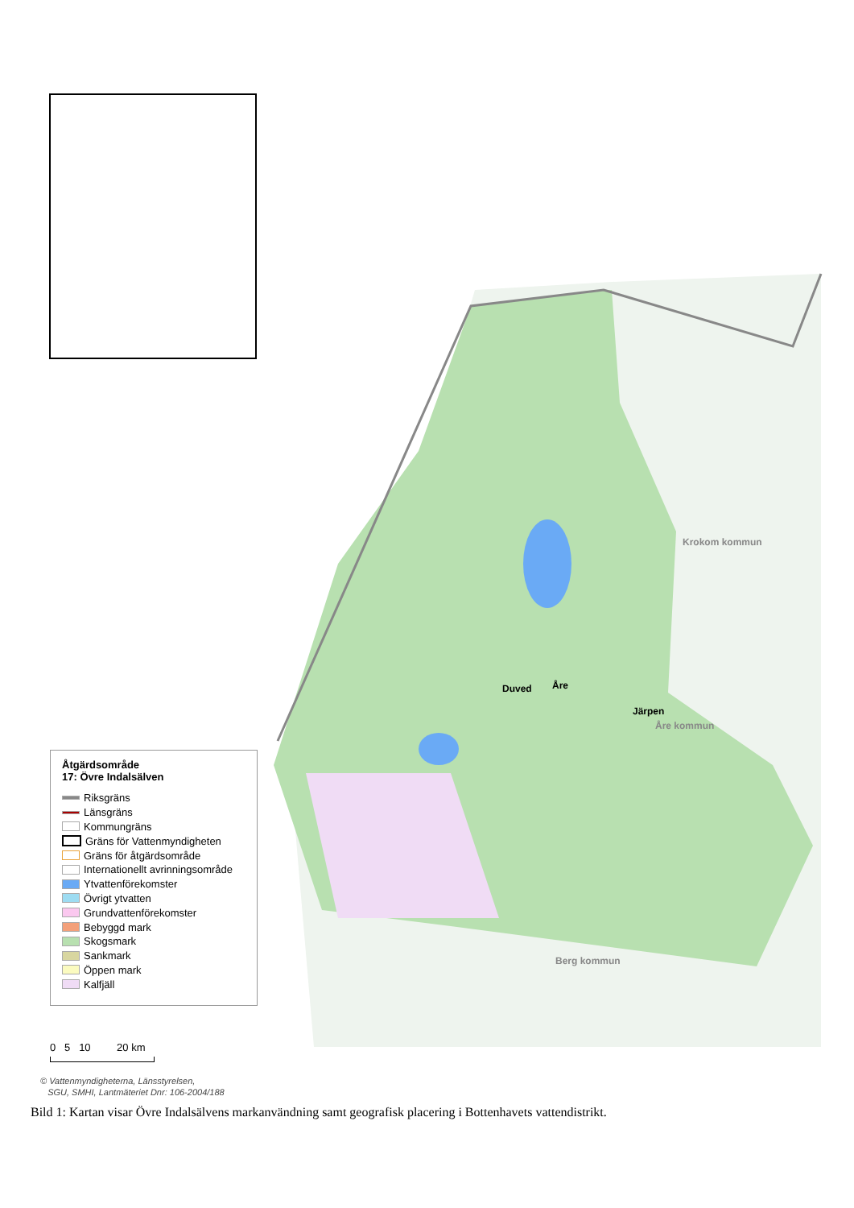Duved Åre
Järpen
Krokom kommun
Åre kommun
Berg kommun
Åtgärdsområde
17: Övre Indalsälven
Riksgräns
Länsgräns
Kommungräns
Gräns för Vattenmyndigheten
Gräns för åtgärdsområde
Internationellt avrinningsområde
Ytvattenförekomster
Övrigt ytvatten
Grundvattenförekomster
Bebyggd mark
Skogsmark
Sankmark
Öppen mark
Kalfjäll
0 5 10 20 km
© Vattenmyndigheterna, Länsstyrelsen,
SGU, SMHI, Lantmäteriet Dnr: 106-2004/188
Bild 1: Kartan visar Övre Indalsälvens markanvändning samt geografisk placering i Bottenhavets vattendistrikt.